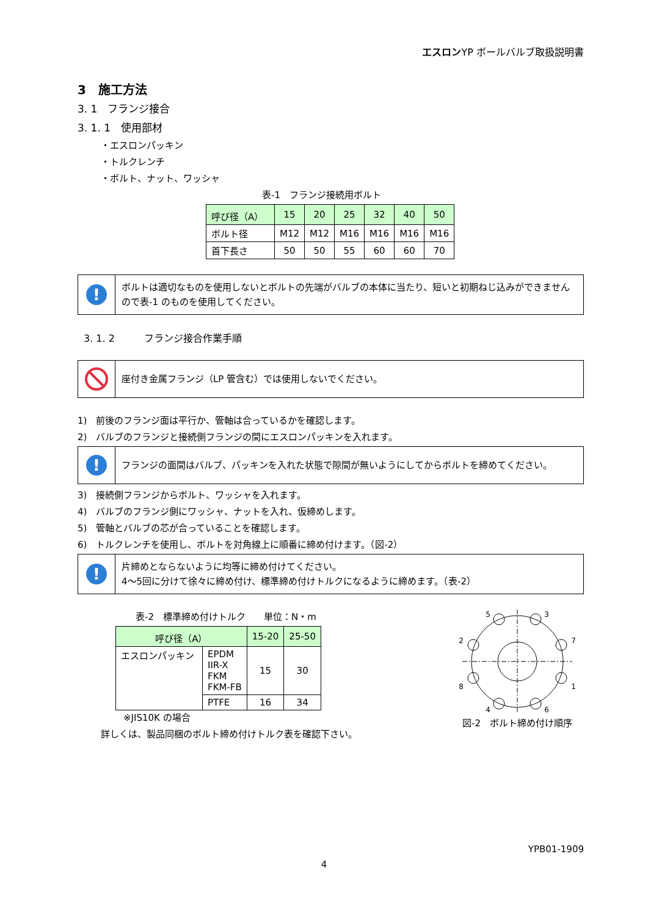エスロンYP ボールバルブ取扱説明書
3　施工方法
3. 1　フランジ接合
3. 1. 1　使用部材
・エスロンパッキン
・トルクレンチ
・ボルト、ナット、ワッシャ
表-1　フランジ接続用ボルト
| 呼び径（A） | 15 | 20 | 25 | 32 | 40 | 50 |
| ボルト径 | M12 | M12 | M16 | M16 | M16 | M16 |
| 首下長さ | 50 | 50 | 55 | 60 | 60 | 70 |
!
ボルトは適切なものを使用しないとボルトの先端がバルブの本体に当たり、短いと初期ねじ込みができませんので表-1 のものを使用してください。
3. 1. 2　　　フランジ接合作業手順
座付き金属フランジ（LP 管含む）では使用しないでください。
1)　前後のフランジ面は平行か、管軸は合っているかを確認します。
2)　バルブのフランジと接続側フランジの間にエスロンパッキンを入れます。
!
フランジの面間はバルブ、パッキンを入れた状態で隙間が無いようにしてからボルトを締めてください。
3)　接続側フランジからボルト、ワッシャを入れます。
4)　バルブのフランジ側にワッシャ、ナットを入れ、仮締めします。
5)　管軸とバルブの芯が合っていることを確認します。
6)　トルクレンチを使用し、ボルトを対角線上に順番に締め付けます。（図-2）
!
片締めとならないように均等に締め付けてください。
4～5回に分けて徐々に締め付け、標準締め付けトルクになるように締めます。（表-2）
表-2　標準締め付けトルク　　単位：N・m
| 呼び径（A） | | 15-20 | 25-50 |
| エスロンパッキン | EPDM IIR-X FKM FKM-FB | 15 | 30 |
| | PTFE | 16 | 34 |
※JIS10K の場合
詳しくは、製品同梱のボルト締め付けトルク表を確認下さい。
5
3
2
7
8
1
4
6
図-2　ボルト締め付け順序
YPB01-1909
4